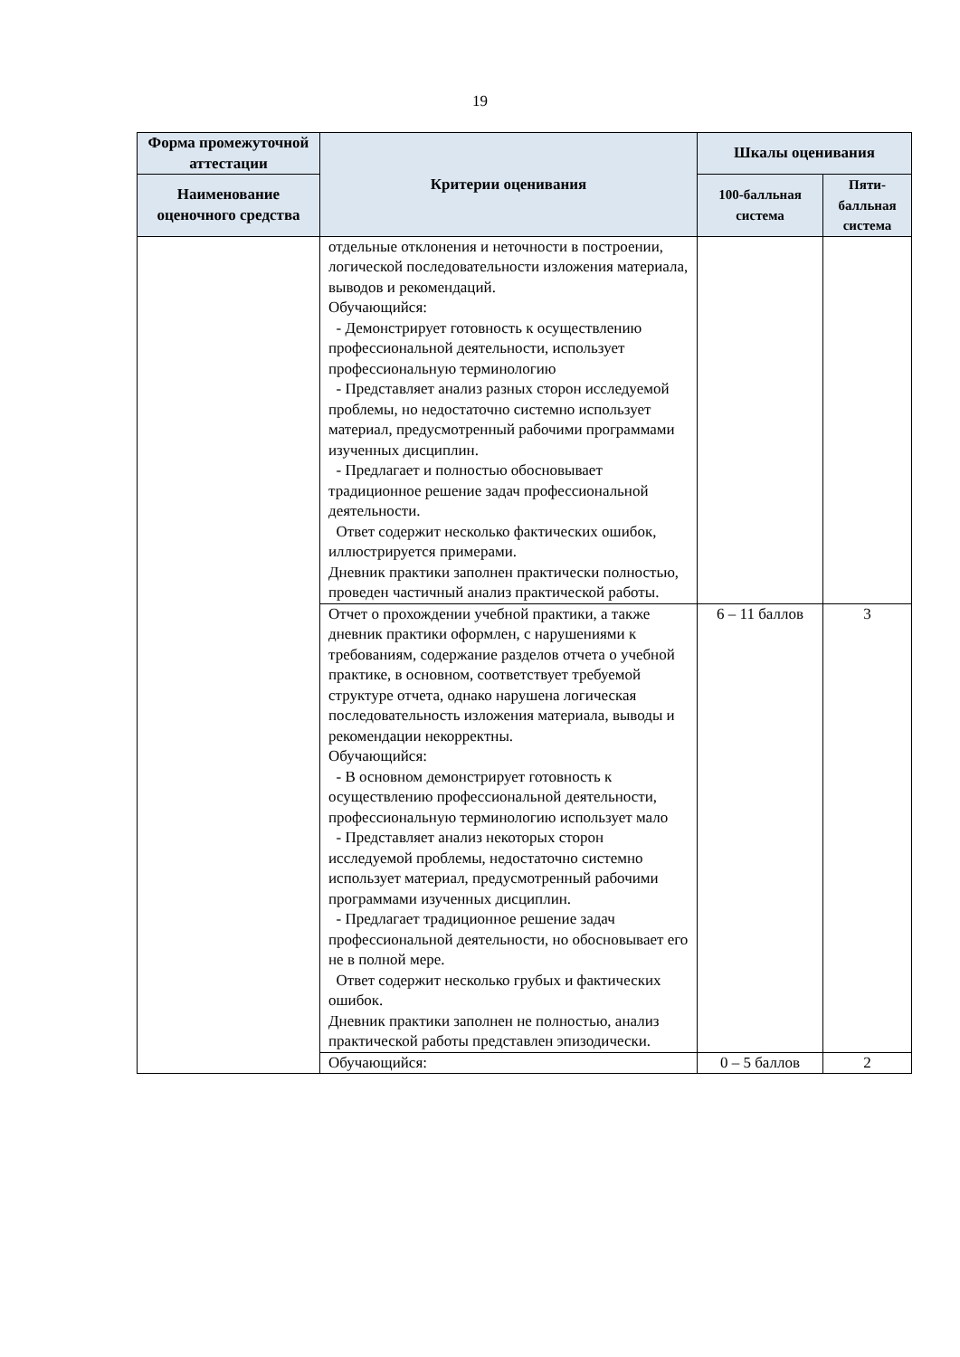19
| Форма промежуточной аттестации | Критерии оценивания | Шкалы оценивания | |
| --- | --- | --- | --- |
| Наименование оценочного средства | | 100-балльная система | Пяти-балльная система |
| | отдельные отклонения и неточности в построении, логической последовательности изложения материала, выводов и рекомендаций. Обучающийся: - Демонстрирует готовность к осуществлению профессиональной деятельности, использует профессиональную терминологию - Представляет анализ разных сторон исследуемой проблемы, но недостаточно системно использует материал, предусмотренный рабочими программами изученных дисциплин. - Предлагает и полностью обосновывает традиционное решение задач профессиональной деятельности. Ответ содержит несколько фактических ошибок, иллюстрируется примерами. Дневник практики заполнен практически полностью, проведен частичный анализ практической работы. | | |
| | Отчет о прохождении учебной практики, а также дневник практики оформлен, с нарушениями к требованиям, содержание разделов отчета о учебной практике, в основном, соответствует требуемой структуре отчета, однако нарушена логическая последовательность изложения материала, выводы и рекомендации некорректны. Обучающийся: - В основном демонстрирует готовность к осуществлению профессиональной деятельности, профессиональную терминологию использует мало - Представляет анализ некоторых сторон исследуемой проблемы, недостаточно системно использует материал, предусмотренный рабочими программами изученных дисциплин. - Предлагает традиционное решение задач профессиональной деятельности, но обосновывает его не в полной мере. Ответ содержит несколько грубых и фактических ошибок. Дневник практики заполнен не полностью, анализ практической работы представлен эпизодически. | 6 – 11 баллов | 3 |
| | Обучающийся: | 0 – 5 баллов | 2 |